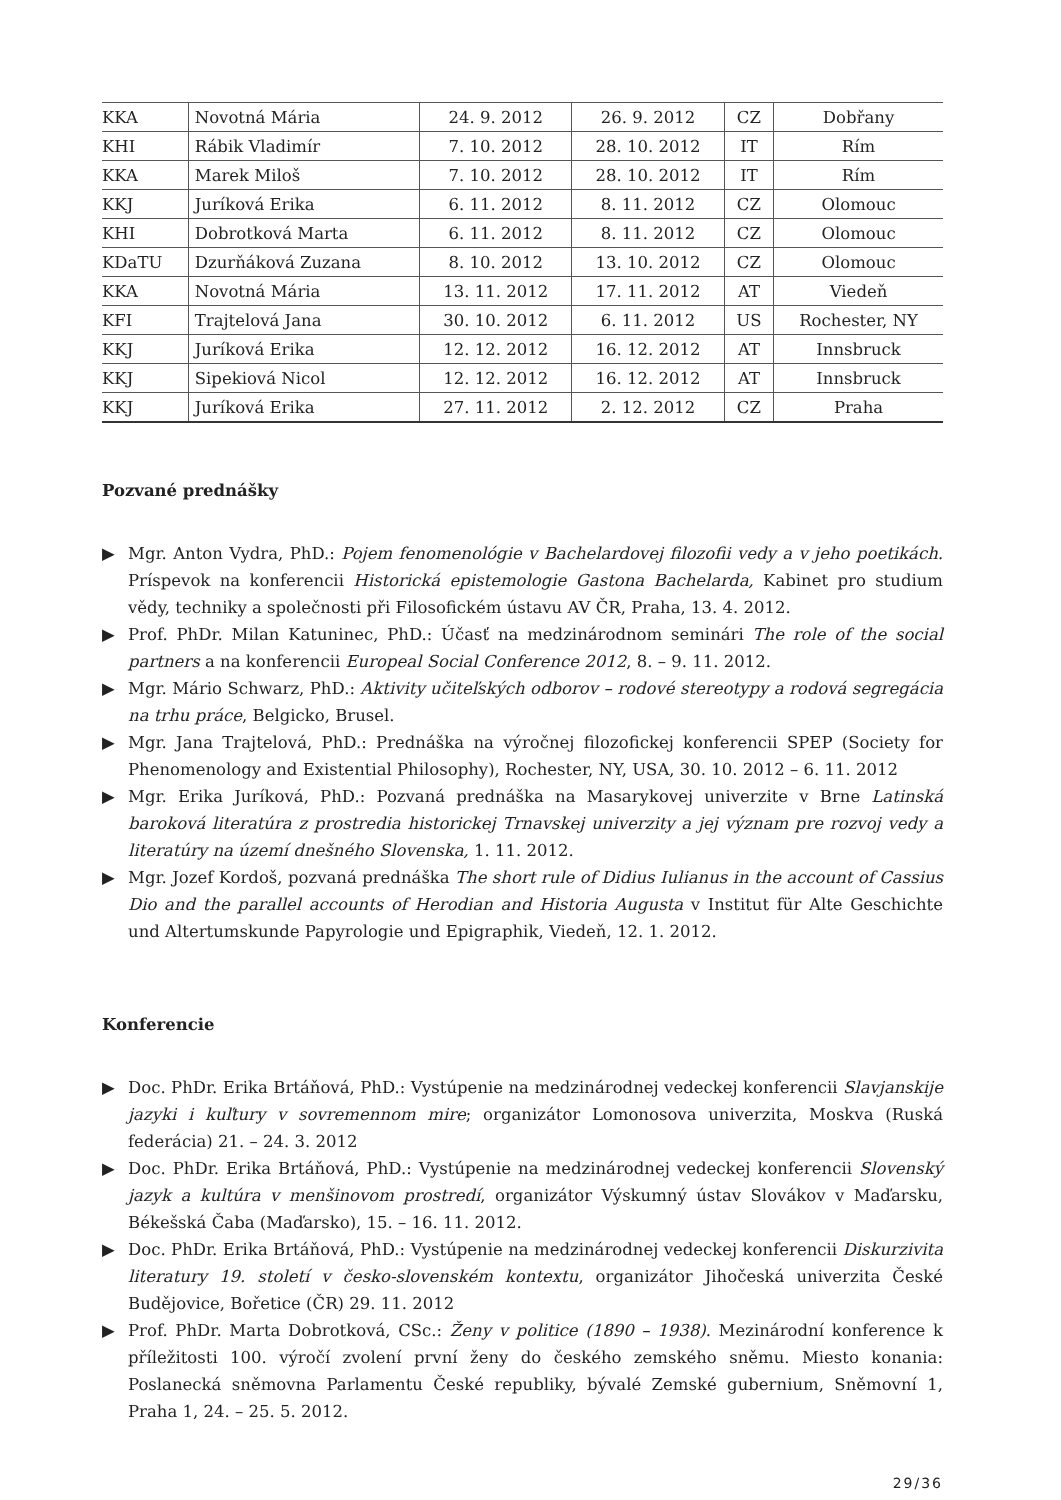| KKA | Novotná Mária | 24. 9. 2012 | 26. 9. 2012 | CZ | Dobřany |
| KHI | Rábik Vladimír | 7. 10. 2012 | 28. 10. 2012 | IT | Rím |
| KKA | Marek Miloš | 7. 10. 2012 | 28. 10. 2012 | IT | Rím |
| KKJ | Juríková Erika | 6. 11. 2012 | 8. 11. 2012 | CZ | Olomouc |
| KHI | Dobrotková Marta | 6. 11. 2012 | 8. 11. 2012 | CZ | Olomouc |
| KDaTU | Dzurňáková Zuzana | 8. 10. 2012 | 13. 10. 2012 | CZ | Olomouc |
| KKA | Novotná Mária | 13. 11. 2012 | 17. 11. 2012 | AT | Viedeň |
| KFI | Trajtelová Jana | 30. 10. 2012 | 6. 11. 2012 | US | Rochester, NY |
| KKJ | Juríková Erika | 12. 12. 2012 | 16. 12. 2012 | AT | Innsbruck |
| KKJ | Sipekiová Nicol | 12. 12. 2012 | 16. 12. 2012 | AT | Innsbruck |
| KKJ | Juríková Erika | 27. 11. 2012 | 2. 12. 2012 | CZ | Praha |
Pozvané prednášky
▶ Mgr. Anton Vydra, PhD.: Pojem fenomenológie v Bachelardovej filozofii vedy a v jeho poetikách. Príspevok na konferencii Historická epistemologie Gastona Bachelarda, Kabinet pro studium vědy, techniky a společnosti při Filosofickém ústavu AV ČR, Praha, 13. 4. 2012.
▶ Prof. PhDr. Milan Katuninec, PhD.: Účasť na medzinárodnom seminári The role of the social partners a na konferencii Europeal Social Conference 2012, 8. – 9. 11. 2012.
▶ Mgr. Mário Schwarz, PhD.: Aktivity učiteľských odborov – rodové stereotypy a rodová segregácia na trhu práce, Belgicko, Brusel.
▶ Mgr. Jana Trajtelová, PhD.: Prednáška na výročnej filozofickej konferencii SPEP (Society for Phenomenology and Existential Philosophy), Rochester, NY, USA, 30. 10. 2012 – 6. 11. 2012
▶ Mgr. Erika Juríková, PhD.: Pozvaná prednáška na Masarykovej univerzite v Brne Latinská baroková literatúra z prostredia historickej Trnavskej univerzity a jej význam pre rozvoj vedy a literatúry na území dnešného Slovenska, 1. 11. 2012.
▶ Mgr. Jozef Kordoš, pozvaná prednáška The short rule of Didius Iulianus in the account of Cassius Dio and the parallel accounts of Herodian and Historia Augusta v Institut für Alte Geschichte und Altertumskunde Papyrologie und Epigraphik, Viedeň, 12. 1. 2012.
Konferencie
▶ Doc. PhDr. Erika Brtáňová, PhD.: Vystúpenie na medzinárodnej vedeckej konferencii Slavjanskije jazyki i kuľtury v sovremennom mire; organizátor Lomonosova univerzita, Moskva (Ruská federácia) 21. – 24. 3. 2012
▶ Doc. PhDr. Erika Brtáňová, PhD.: Vystúpenie na medzinárodnej vedeckej konferencii Slovenský jazyk a kultúra v menšinovom prostredí, organizátor Výskumný ústav Slovákov v Maďarsku, Békešská Čaba (Maďarsko), 15. – 16. 11. 2012.
▶ Doc. PhDr. Erika Brtáňová, PhD.: Vystúpenie na medzinárodnej vedeckej konferencii Diskurzivita literatury 19. století v česko-slovenském kontextu, organizátor Jihočeská univerzita České Budějovice, Bořetice (ČR) 29. 11. 2012
▶ Prof. PhDr. Marta Dobrotková, CSc.: Ženy v politice (1890 – 1938). Mezinárodní konference k příležitosti 100. výročí zvolení první ženy do českého zemského sněmu. Miesto konania: Poslanecká sněmovna Parlamentu České republiky, bývalé Zemské gubernium, Sněmovní 1, Praha 1, 24. – 25. 5. 2012.
29/36